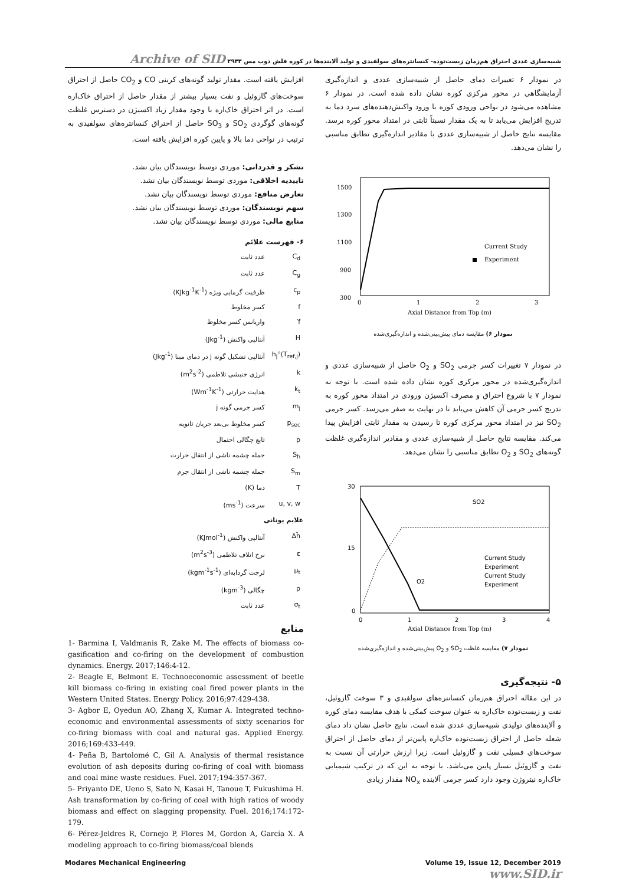شبیه‌سازی عددی احتراق هم‌زمان زیست‌توده- کنسانتره‌های سولفیدی و تولید آلاینده‌ها در کوره فلش ذوب مس ۲۹۳۳ Archive of SID
در نمودار ۶ تغییرات دمای حاصل از شبیه‌سازی عددی و اندازه‌گیری آزمایشگاهی در محور مرکزی کوره نشان داده شده است. در نمودار ۶ مشاهده می‌شود در نواحی ورودی کوره با ورود واکنش‌دهنده‌های سرد دما به تدریج افزایش می‌یابد تا به یک مقدار نسبتاً ثابتی در امتداد محور کوره برسد. مقایسه نتایج حاصل از شبیه‌سازی عددی با مقادیر اندازه‌گیری تطابق مناسبی را نشان می‌دهد.
1500
1300
1100
900
300
0
1
2
3
Axial Distance from Top (m)
Current Study
Experiment
نمودار ۶) مقایسه دمای پیش‌بینی‌شده و اندازه‌گیری‌شده
در نمودار ۷ تغییرات کسر جرمی SO<sub>2</sub> و O<sub>2</sub> حاصل از شبیه‌سازی عددی و اندازه‌گیری‌شده در محور مرکزی کوره نشان داده شده است. با توجه به نمودار ۷ با شروع احتراق و مصرف اکسیژن ورودی در امتداد محور کوره به تدریج کسر جرمی آن کاهش می‌یابد تا در نهایت به صفر می‌رسد. کسر جرمی SO<sub>2</sub> نیز در امتداد محور مرکزی کوره تا رسیدن به مقدار ثابتی افزایش پیدا می‌کند. مقایسه نتایج حاصل از شبیه‌سازی عددی و مقادیر اندازه‌گیری غلظت گونه‌های SO<sub>2</sub> و O<sub>2</sub> تطابق مناسبی را نشان می‌دهد.
30
15
0
0
1
2
3
4
Axial Distance from Top (m)
SO2
O2
Current Study
Experiment
Current Study
Experiment
نمودار ۷) مقایسه غلظت SO<sub>2</sub> و O<sub>2</sub> پیش‌بینی‌شده و اندازه‌گیری‌شده
۵- نتیجه‌گیری
در این مقاله احتراق هم‌زمان کنسانتره‌های سولفیدی و ۳ سوخت گازوئیل، نفت و زیست‌توده خاک‌اره به عنوان سوخت کمکی با هدف مقایسه دمای کوره و آلاینده‌های تولیدی شبیه‌سازی عددی شده است. نتایج حاصل نشان داد دمای شعله حاصل از احتراق زیست‌توده خاک‌اره پایین‌تر از دمای حاصل از احتراق سوخت‌های فسیلی نفت و گازوئیل است. زیرا ارزش حرارتی آن نسبت به نفت و گازوئیل بسیار پایین می‌باشد. با توجه به این که در ترکیب شیمیایی خاک‌اره نیتروژن وجود دارد کسر جرمی آلاینده NO<sub>x</sub> مقدار زیادی
افزایش یافته است. مقدار تولید گونه‌های کربنی CO و CO<sub>2</sub> حاصل از احتراق سوخت‌های گازوئیل و نفت بسیار بیشتر از مقدار حاصل از احتراق خاک‌اره است. در اثر احتراق خاک‌اره با وجود مقدار زیاد اکسیژن در دسترس غلظت گونه‌های گوگردی SO<sub>2</sub> و SO<sub>3</sub> حاصل از احتراق کنسانتره‌های سولفیدی به ترتیب در نواحی دما بالا و پایین کوره افزایش یافته است.
تشکر و قدردانی: موردی توسط نویسندگان بیان نشد.
تاییدیه اخلاقی: موردی توسط نویسندگان بیان نشد.
تعارض منافع: موردی توسط نویسندگان بیان نشد.
سهم نویسندگان: موردی توسط نویسندگان بیان نشد.
منابع مالی: موردی توسط نویسندگان بیان نشد.
۶- فهرست علائم
| C<sub>d</sub> | عدد ثابت |
| C<sub>g</sub> | عدد ثابت |
| c<sub>p</sub> | ظرفیت گرمایی ویژه (KJkg<sup>-1</sup>K<sup>-1</sup>) |
| f | کسر مخلوط |
| f′ | واریانس کسر مخلوط |
| H | آنتالپی واکنش (Jkg<sup>-1</sup>) |
| h<sub>j</sub>°(T<sub>ref,j</sub>) | آنتالپی تشکیل گونه j در دمای مبنا (Jkg<sup>-1</sup>) |
| k | انرژی جنبشی تلاطمی (m<sup>2</sup>s<sup>-2</sup>) |
| k<sub>t</sub> | هدایت حرارتی (Wm<sup>-1</sup>K<sup>-1</sup>) |
| m<sub>j</sub> | کسر جرمی گونه j |
| p<sub>sec</sub> | کسر مخلوط بی‌بعد جریان ثانویه |
| p | تابع چگالی احتمال |
| S<sub>h</sub> | جمله چشمه ناشی از انتقال حرارت |
| S<sub>m</sub> | جمله چشمه ناشی از انتقال جرم |
| T | دما (K) |
| u, v, w | سرعت (ms<sup>-1</sup>) |
| علایم یونانی | |
| Δh̄ | آنتالپی واکنش (KJmol<sup>-1</sup>) |
| ε | نرخ اتلاف تلاطمی (m<sup>2</sup>s<sup>-3</sup>) |
| μ<sub>t</sub> | لزجت گردابه‌ای (kgm<sup>-1</sup>s<sup>-1</sup>) |
| ρ | چگالی (kgm<sup>-3</sup>) |
| σ<sub>t</sub> | عدد ثابت |
منابع
1- Barmina I, Valdmanis R, Zake M. The effects of biomass co-gasification and co-firing on the development of combustion dynamics. Energy. 2017;146:4-12.
2- Beagle E, Belmont E. Technoeconomic assessment of beetle kill biomass co-firing in existing coal fired power plants in the Western United States. Energy Policy. 2016;97:429-438.
3- Agbor E, Oyedun AO, Zhang X, Kumar A. Integrated techno-economic and environmental assessments of sixty scenarios for co-firing biomass with coal and natural gas. Applied Energy. 2016;169:433-449.
4- Peña B, Bartolomé C, Gil A. Analysis of thermal resistance evolution of ash deposits during co-firing of coal with biomass and coal mine waste residues. Fuel. 2017;194:357-367.
5- Priyanto DE, Ueno S, Sato N, Kasai H, Tanoue T, Fukushima H. Ash transformation by co-firing of coal with high ratios of woody biomass and effect on slagging propensity. Fuel. 2016;174:172-179.
6- Pérez-Jeldres R, Cornejo P, Flores M, Gordon A, García X. A modeling approach to co-firing biomass/coal blends
Modares Mechanical Engineering Volume 19, Issue 12, December 2019
www.SID.ir